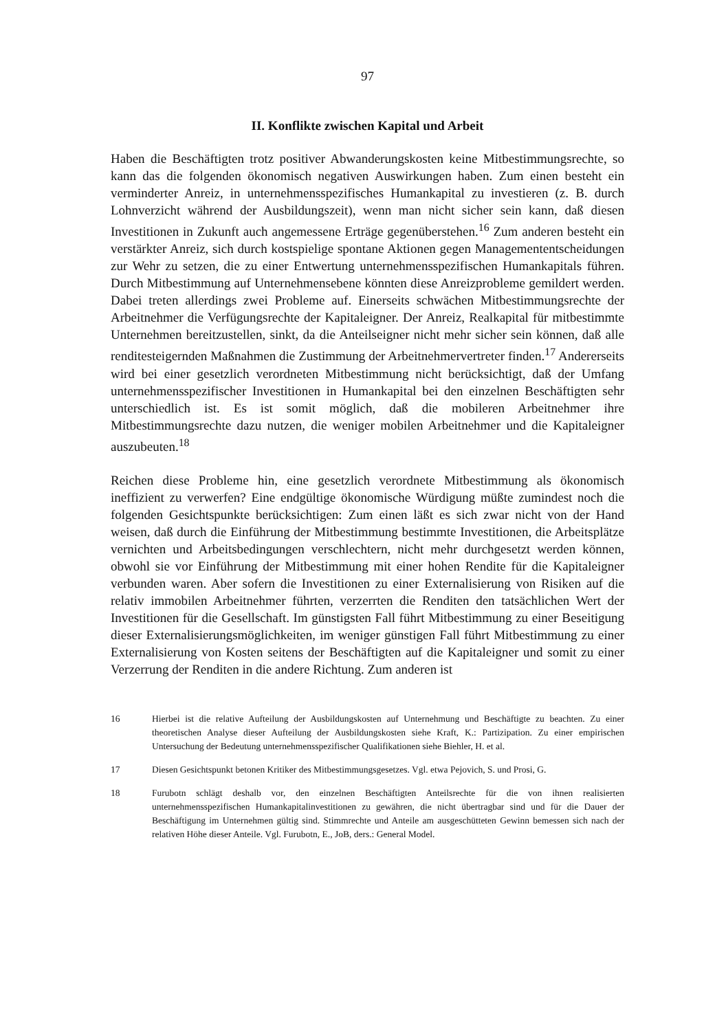97
II. Konflikte zwischen Kapital und Arbeit
Haben die Beschäftigten trotz positiver Abwanderungskosten keine Mitbestimmungsrechte, so kann das die folgenden ökonomisch negativen Auswirkungen haben. Zum einen besteht ein verminderter Anreiz, in unternehmensspezifisches Humankapital zu investieren (z. B. durch Lohnverzicht während der Ausbildungszeit), wenn man nicht sicher sein kann, daß diesen Investitionen in Zukunft auch angemessene Erträge gegenüberstehen.<sup>16</sup> Zum anderen besteht ein verstärkter Anreiz, sich durch kostspielige spontane Aktionen gegen Managemententscheidungen zur Wehr zu setzen, die zu einer Entwertung unternehmensspezifischen Humankapitals führen. Durch Mitbestimmung auf Unternehmensebene könnten diese Anreizprobleme gemildert werden. Dabei treten allerdings zwei Probleme auf. Einerseits schwächen Mitbestimmungsrechte der Arbeitnehmer die Verfügungsrechte der Kapitaleigner. Der Anreiz, Realkapital für mitbestimmte Unternehmen bereitzustellen, sinkt, da die Anteilseigner nicht mehr sicher sein können, daß alle renditesteigernden Maßnahmen die Zustimmung der Arbeitnehmervertreter finden.<sup>17</sup> Andererseits wird bei einer gesetzlich verordneten Mitbestimmung nicht berücksichtigt, daß der Umfang unternehmensspezifischer Investitionen in Humankapital bei den einzelnen Beschäftigten sehr unterschiedlich ist. Es ist somit möglich, daß die mobileren Arbeitnehmer ihre Mitbestimmungsrechte dazu nutzen, die weniger mobilen Arbeitnehmer und die Kapitaleigner auszubeuten.<sup>18</sup>
Reichen diese Probleme hin, eine gesetzlich verordnete Mitbestimmung als ökonomisch ineffizient zu verwerfen? Eine endgültige ökonomische Würdigung müßte zumindest noch die folgenden Gesichtspunkte berücksichtigen: Zum einen läßt es sich zwar nicht von der Hand weisen, daß durch die Einführung der Mitbestimmung bestimmte Investitionen, die Arbeitsplätze vernichten und Arbeitsbedingungen verschlechtern, nicht mehr durchgesetzt werden können, obwohl sie vor Einführung der Mitbestimmung mit einer hohen Rendite für die Kapitaleigner verbunden waren. Aber sofern die Investitionen zu einer Externalisierung von Risiken auf die relativ immobilen Arbeitnehmer führten, verzerrten die Renditen den tatsächlichen Wert der Investitionen für die Gesellschaft. Im günstigsten Fall führt Mitbestimmung zu einer Beseitigung dieser Externalisierungsmöglichkeiten, im weniger günstigen Fall führt Mitbestimmung zu einer Externalisierung von Kosten seitens der Beschäftigten auf die Kapitaleigner und somit zu einer Verzerrung der Renditen in die andere Richtung. Zum anderen ist
16 Hierbei ist die relative Aufteilung der Ausbildungskosten auf Unternehmung und Beschäftigte zu beachten. Zu einer theoretischen Analyse dieser Aufteilung der Ausbildungskosten siehe Kraft, K.: Partizipation. Zu einer empirischen Untersuchung der Bedeutung unternehmensspezifischer Qualifikationen siehe Biehler, H. et al.
17 Diesen Gesichtspunkt betonen Kritiker des Mitbestimmungsgesetzes. Vgl. etwa Pejovich, S. und Prosi, G.
18 Furubotn schlägt deshalb vor, den einzelnen Beschäftigten Anteilsrechte für die von ihnen realisierten unternehmensspezifischen Humankapitalinvestitionen zu gewähren, die nicht übertragbar sind und für die Dauer der Beschäftigung im Unternehmen gültig sind. Stimmrechte und Anteile am ausgeschütteten Gewinn bemessen sich nach der relativen Höhe dieser Anteile. Vgl. Furubotn, E., JoB, ders.: General Model.